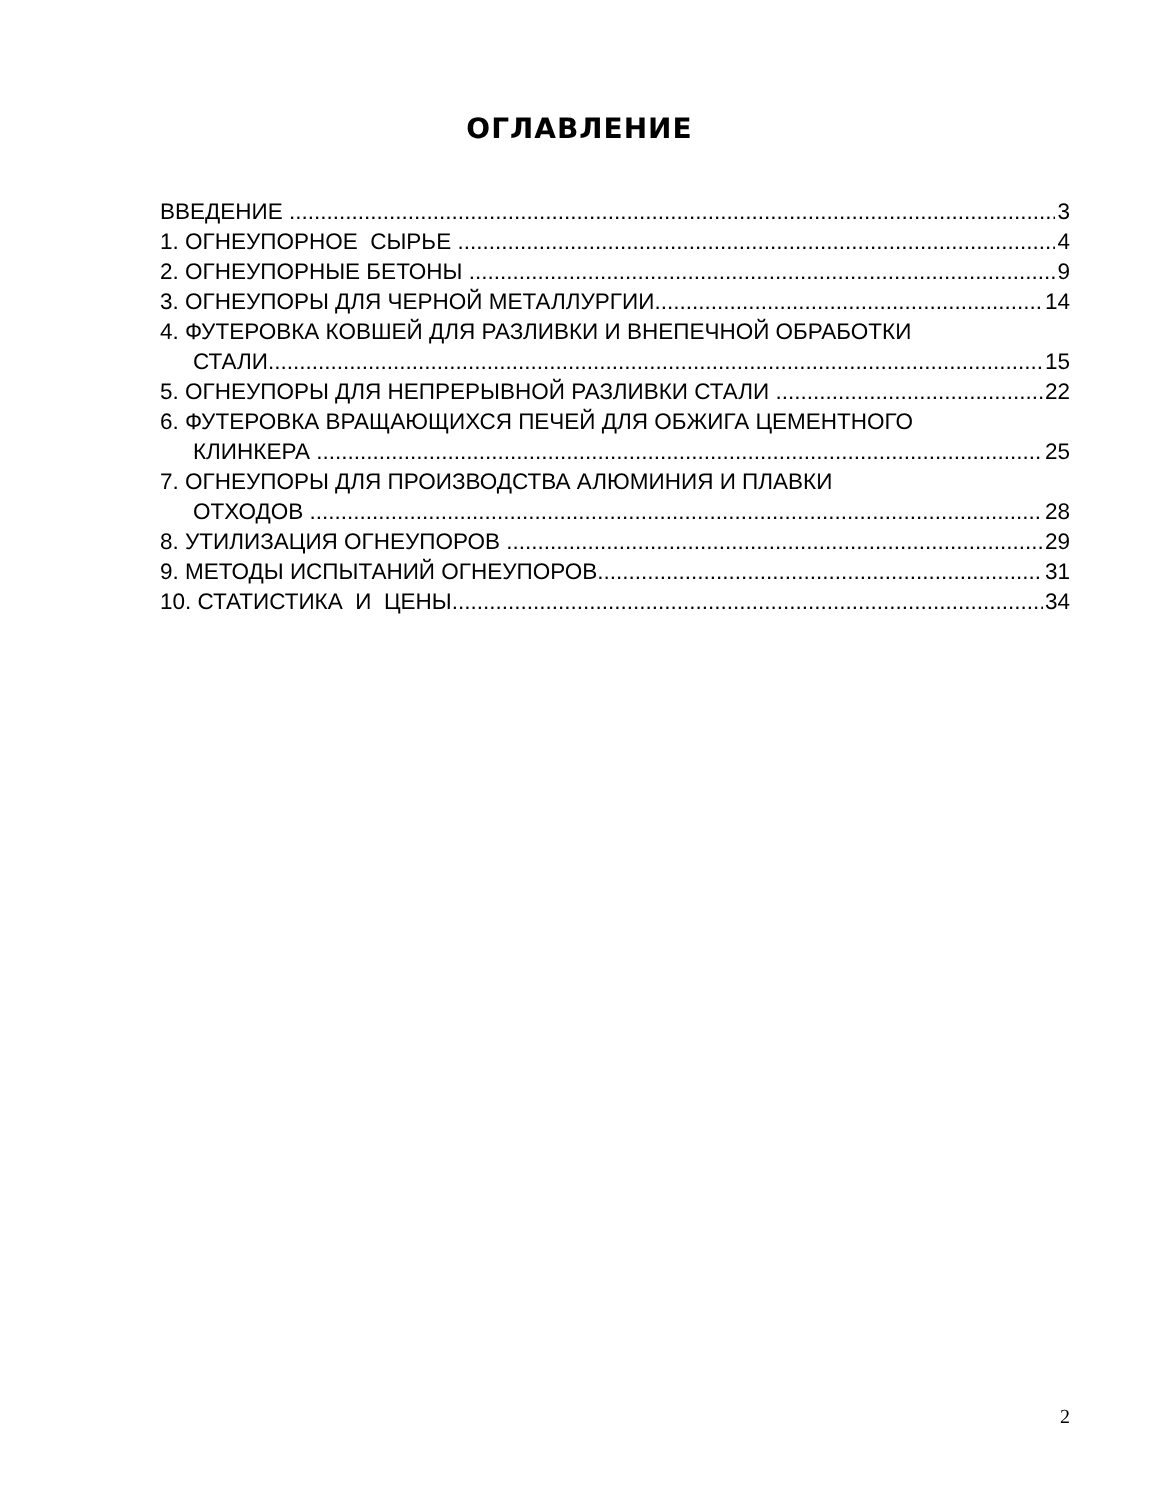ОГЛАВЛЕНИЕ
ВВЕДЕНИЕ 3
1. ОГНЕУПОРНОЕ СЫРЬЕ 4
2. ОГНЕУПОРНЫЕ БЕТОНЫ 9
3. ОГНЕУПОРЫ ДЛЯ ЧЕРНОЙ МЕТАЛЛУРГИИ 14
4. ФУТЕРОВКА КОВШЕЙ ДЛЯ РАЗЛИВКИ И ВНЕПЕЧНОЙ ОБРАБОТКИ
СТАЛИ 15
5. ОГНЕУПОРЫ ДЛЯ НЕПРЕРЫВНОЙ РАЗЛИВКИ СТАЛИ 22
6. ФУТЕРОВКА ВРАЩАЮЩИХСЯ ПЕЧЕЙ ДЛЯ ОБЖИГА ЦЕМЕНТНОГО
КЛИНКЕРА 25
7. ОГНЕУПОРЫ ДЛЯ ПРОИЗВОДСТВА АЛЮМИНИЯ И ПЛАВКИ
ОТХОДОВ 28
8. УТИЛИЗАЦИЯ ОГНЕУПОРОВ 29
9. МЕТОДЫ ИСПЫТАНИЙ ОГНЕУПОРОВ 31
10. СТАТИСТИКА И ЦЕНЫ 34
2